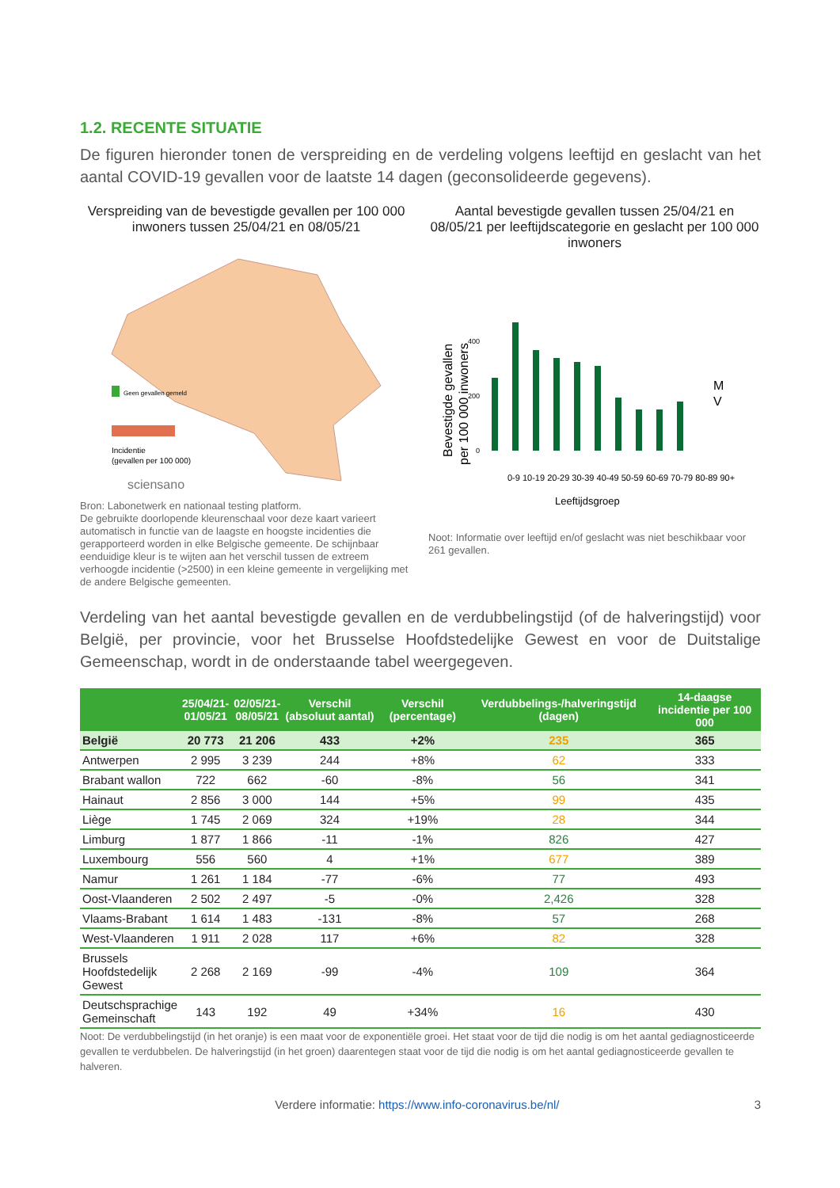1.2. RECENTE SITUATIE
De figuren hieronder tonen de verspreiding en de verdeling volgens leeftijd en geslacht van het aantal COVID-19 gevallen voor de laatste 14 dagen (geconsolideerde gegevens).
Verspreiding van de bevestigde gevallen per 100 000 inwoners tussen 25/04/21 en 08/05/21
Geen gevallen gemeld
Incidentie
(gevallen per 100 000)
sciensano
Bron: Labonetwerk en nationaal testing platform.
De gebruikte doorlopende kleurenschaal voor deze kaart varieert automatisch in functie van de laagste en hoogste incidenties die gerapporteerd worden in elke Belgische gemeente. De schijnbaar eenduidige kleur is te wijten aan het verschil tussen de extreem verhoogde incidentie (>2500) in een kleine gemeente in vergelijking met de andere Belgische gemeenten.
Aantal bevestigde gevallen tussen 25/04/21 en 08/05/21 per leeftijdscategorie en geslacht per 100 000 inwoners
Bevestigde gevallen
per 100 000 inwoners
0
200
400
0-9 10-19 20-29 30-39 40-49 50-59 60-69 70-79 80-89 90+
Leeftijdsgroep
M
V
Noot: Informatie over leeftijd en/of geslacht was niet beschikbaar voor 261 gevallen.
Verdeling van het aantal bevestigde gevallen en de verdubbelingstijd (of de halveringstijd) voor België, per provincie, voor het Brusselse Hoofdstedelijke Gewest en voor de Duitstalige Gemeenschap, wordt in de onderstaande tabel weergegeven.
| | 25/04/21- 01/05/21 | 02/05/21- 08/05/21 | Verschil (absoluut aantal) | Verschil (percentage) | Verdubbelings-/halveringstijd (dagen) | 14-daagse incidentie per 100 000 |
| --- | --- | --- | --- | --- | --- | --- |
| België | 20 773 | 21 206 | 433 | +2% | 235 | 365 |
| Antwerpen | 2 995 | 3 239 | 244 | +8% | 62 | 333 |
| Brabant wallon | 722 | 662 | -60 | -8% | 56 | 341 |
| Hainaut | 2 856 | 3 000 | 144 | +5% | 99 | 435 |
| Liège | 1 745 | 2 069 | 324 | +19% | 28 | 344 |
| Limburg | 1 877 | 1 866 | -11 | -1% | 826 | 427 |
| Luxembourg | 556 | 560 | 4 | +1% | 677 | 389 |
| Namur | 1 261 | 1 184 | -77 | -6% | 77 | 493 |
| Oost-Vlaanderen | 2 502 | 2 497 | -5 | -0% | 2,426 | 328 |
| Vlaams-Brabant | 1 614 | 1 483 | -131 | -8% | 57 | 268 |
| West-Vlaanderen | 1 911 | 2 028 | 117 | +6% | 82 | 328 |
| Brussels Hoofdstedelijk Gewest | 2 268 | 2 169 | -99 | -4% | 109 | 364 |
| Deutschsprachige Gemeinschaft | 143 | 192 | 49 | +34% | 16 | 430 |
Noot: De verdubbelingstijd (in het oranje) is een maat voor de exponentiële groei. Het staat voor de tijd die nodig is om het aantal gediagnosticeerde gevallen te verdubbelen. De halveringstijd (in het groen) daarentegen staat voor de tijd die nodig is om het aantal gediagnosticeerde gevallen te halveren.
Verdere informatie: https://www.info-coronavirus.be/nl/ 3